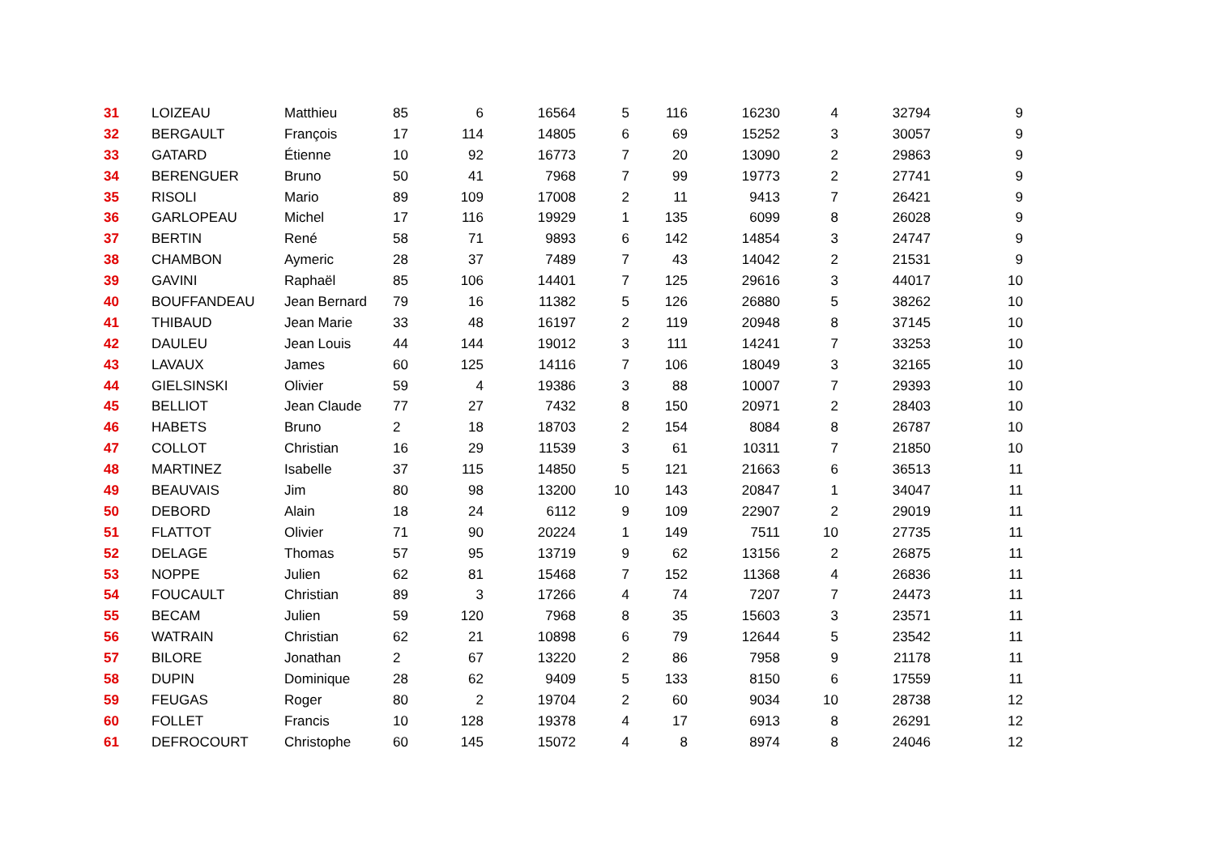| 31 | LOIZEAU | Matthieu | 85 | 6 | 16564 | 5 | 116 | 16230 | 4 | 32794 | 9 |
| 32 | BERGAULT | François | 17 | 114 | 14805 | 6 | 69 | 15252 | 3 | 30057 | 9 |
| 33 | GATARD | Étienne | 10 | 92 | 16773 | 7 | 20 | 13090 | 2 | 29863 | 9 |
| 34 | BERENGUER | Bruno | 50 | 41 | 7968 | 7 | 99 | 19773 | 2 | 27741 | 9 |
| 35 | RISOLI | Mario | 89 | 109 | 17008 | 2 | 11 | 9413 | 7 | 26421 | 9 |
| 36 | GARLOPEAU | Michel | 17 | 116 | 19929 | 1 | 135 | 6099 | 8 | 26028 | 9 |
| 37 | BERTIN | René | 58 | 71 | 9893 | 6 | 142 | 14854 | 3 | 24747 | 9 |
| 38 | CHAMBON | Aymeric | 28 | 37 | 7489 | 7 | 43 | 14042 | 2 | 21531 | 9 |
| 39 | GAVINI | Raphaël | 85 | 106 | 14401 | 7 | 125 | 29616 | 3 | 44017 | 10 |
| 40 | BOUFFANDEAU | Jean Bernard | 79 | 16 | 11382 | 5 | 126 | 26880 | 5 | 38262 | 10 |
| 41 | THIBAUD | Jean Marie | 33 | 48 | 16197 | 2 | 119 | 20948 | 8 | 37145 | 10 |
| 42 | DAULEU | Jean Louis | 44 | 144 | 19012 | 3 | 111 | 14241 | 7 | 33253 | 10 |
| 43 | LAVAUX | James | 60 | 125 | 14116 | 7 | 106 | 18049 | 3 | 32165 | 10 |
| 44 | GIELSINSKI | Olivier | 59 | 4 | 19386 | 3 | 88 | 10007 | 7 | 29393 | 10 |
| 45 | BELLIOT | Jean Claude | 77 | 27 | 7432 | 8 | 150 | 20971 | 2 | 28403 | 10 |
| 46 | HABETS | Bruno | 2 | 18 | 18703 | 2 | 154 | 8084 | 8 | 26787 | 10 |
| 47 | COLLOT | Christian | 16 | 29 | 11539 | 3 | 61 | 10311 | 7 | 21850 | 10 |
| 48 | MARTINEZ | Isabelle | 37 | 115 | 14850 | 5 | 121 | 21663 | 6 | 36513 | 11 |
| 49 | BEAUVAIS | Jim | 80 | 98 | 13200 | 10 | 143 | 20847 | 1 | 34047 | 11 |
| 50 | DEBORD | Alain | 18 | 24 | 6112 | 9 | 109 | 22907 | 2 | 29019 | 11 |
| 51 | FLATTOT | Olivier | 71 | 90 | 20224 | 1 | 149 | 7511 | 10 | 27735 | 11 |
| 52 | DELAGE | Thomas | 57 | 95 | 13719 | 9 | 62 | 13156 | 2 | 26875 | 11 |
| 53 | NOPPE | Julien | 62 | 81 | 15468 | 7 | 152 | 11368 | 4 | 26836 | 11 |
| 54 | FOUCAULT | Christian | 89 | 3 | 17266 | 4 | 74 | 7207 | 7 | 24473 | 11 |
| 55 | BECAM | Julien | 59 | 120 | 7968 | 8 | 35 | 15603 | 3 | 23571 | 11 |
| 56 | WATRAIN | Christian | 62 | 21 | 10898 | 6 | 79 | 12644 | 5 | 23542 | 11 |
| 57 | BILORE | Jonathan | 2 | 67 | 13220 | 2 | 86 | 7958 | 9 | 21178 | 11 |
| 58 | DUPIN | Dominique | 28 | 62 | 9409 | 5 | 133 | 8150 | 6 | 17559 | 11 |
| 59 | FEUGAS | Roger | 80 | 2 | 19704 | 2 | 60 | 9034 | 10 | 28738 | 12 |
| 60 | FOLLET | Francis | 10 | 128 | 19378 | 4 | 17 | 6913 | 8 | 26291 | 12 |
| 61 | DEFROCOURT | Christophe | 60 | 145 | 15072 | 4 | 8 | 8974 | 8 | 24046 | 12 |